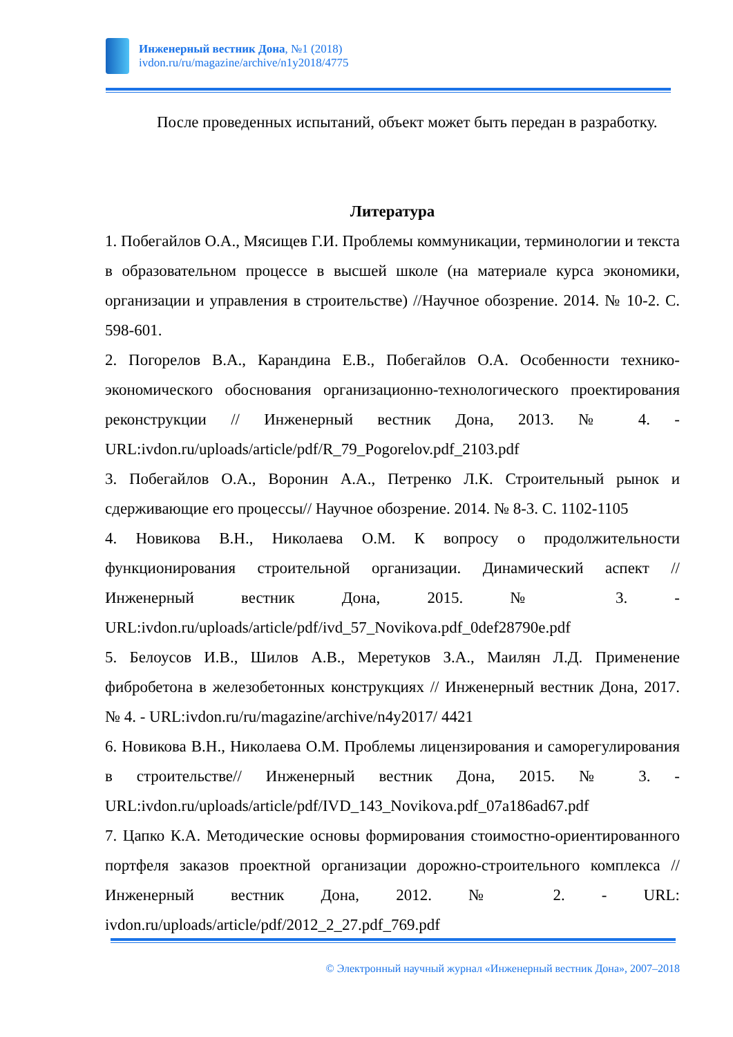Инженерный вестник Дона, №1 (2018)
ivdon.ru/ru/magazine/archive/n1y2018/4775
После проведенных испытаний, объект может быть передан в разработку.
Литература
1. Побегайлов О.А., Мясищев Г.И. Проблемы коммуникации, терминологии и текста в образовательном процессе в высшей школе (на материале курса экономики, организации и управления в строительстве) //Научное обозрение. 2014. № 10-2. С. 598-601.
2. Погорелов В.А., Карандина Е.В., Побегайлов О.А. Особенности технико-экономического обоснования организационно-технологического проектирования реконструкции // Инженерный вестник Дона, 2013. № 4. - URL:ivdon.ru/uploads/article/pdf/R_79_Pogorelov.pdf_2103.pdf
3. Побегайлов О.А., Воронин А.А., Петренко Л.К. Строительный рынок и сдерживающие его процессы// Научное обозрение. 2014. № 8-3. С. 1102-1105
4. Новикова В.Н., Николаева О.М. К вопросу о продолжительности функционирования строительной организации. Динамический аспект // Инженерный вестник Дона, 2015. № 3. - URL:ivdon.ru/uploads/article/pdf/ivd_57_Novikova.pdf_0def28790e.pdf
5. Белоусов И.В., Шилов А.В., Меретуков З.А., Маилян Л.Д. Применение фибробетона в железобетонных конструкциях // Инженерный вестник Дона, 2017. № 4. - URL:ivdon.ru/ru/magazine/archive/n4y2017/ 4421
6. Новикова В.Н., Николаева О.М. Проблемы лицензирования и саморегулирования в строительстве// Инженерный вестник Дона, 2015. № 3. - URL:ivdon.ru/uploads/article/pdf/IVD_143_Novikova.pdf_07a186ad67.pdf
7. Цапко К.А. Методические основы формирования стоимостно-ориентированного портфеля заказов проектной организации дорожно-строительного комплекса // Инженерный вестник Дона, 2012. № 2. - URL: ivdon.ru/uploads/article/pdf/2012_2_27.pdf_769.pdf
© Электронный научный журнал «Инженерный вестник Дона», 2007–2018